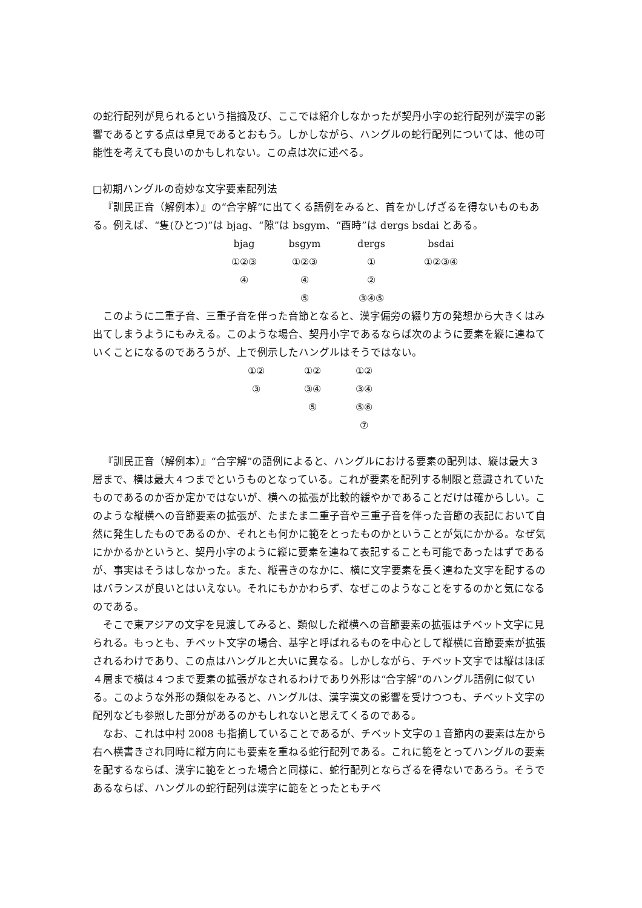の蛇行配列が見られるという指摘及び、ここでは紹介しなかったが契丹小字の蛇行配列が漢字の影響であるとする点は卓見であるとおもう。しかしながら、ハングルの蛇行配列については、他の可能性を考えても良いのかもしれない。この点は次に述べる。
□初期ハングルの奇妙な文字要素配列法
『訓民正音（解例本）』の“合字解”に出てくる語例をみると、首をかしげざるを得ないものもある。例えば、“隻(ひとつ)”は bjag、“隙”は bsgym、“酉時”は dɐrgs bsdai とある。
| bjag | bsgym | dɐrgs | bsdai |
| ①②③ | ①②③ | ① | ①②③④ |
| ④ | ④ | ② | |
| | ⑤ | ③④⑤ | |
このように二重子音、三重子音を伴った音節となると、漢字偏旁の綴り方の発想から大きくはみ出てしまうようにもみえる。このような場合、契丹小字であるならば次のように要素を縦に連ねていくことになるのであろうが、上で例示したハングルはそうではない。
| ①② | ①② | ①② |
| ③ | ③④ | ③④ |
| | ⑤ | ⑤⑥ |
| | | ⑦ |
『訓民正音（解例本）』“合字解”の語例によると、ハングルにおける要素の配列は、縦は最大３層まで、横は最大４つまでというものとなっている。これが要素を配列する制限と意識されていたものであるのか否か定かではないが、横への拡張が比較的緩やかであることだけは確からしい。このような縦横への音節要素の拡張が、たまたま二重子音や三重子音を伴った音節の表記において自然に発生したものであるのか、それとも何かに範をとったものかということが気にかかる。なぜ気にかかるかというと、契丹小字のように縦に要素を連ねて表記することも可能であったはずであるが、事実はそうはしなかった。また、縦書きのなかに、横に文字要素を長く連ねた文字を配するのはバランスが良いとはいえない。それにもかかわらず、なぜこのようなことをするのかと気になるのである。
そこで東アジアの文字を見渡してみると、類似した縦横への音節要素の拡張はチベット文字に見られる。もっとも、チベット文字の場合、基字と呼ばれるものを中心として縦横に音節要素が拡張されるわけであり、この点はハングルと大いに異なる。しかしながら、チベット文字では縦はほぼ４層まで横は４つまで要素の拡張がなされるわけであり外形は“合字解”のハングル語例に似ている。このような外形の類似をみると、ハングルは、漢字漢文の影響を受けつつも、チベット文字の配列なども参照した部分があるのかもしれないと思えてくるのである。
なお、これは中村 2008 も指摘していることであるが、チベット文字の１音節内の要素は左から右へ横書きされ同時に縦方向にも要素を重ねる蛇行配列である。これに範をとってハングルの要素を配するならば、漢字に範をとった場合と同様に、蛇行配列とならざるを得ないであろう。そうであるならば、ハングルの蛇行配列は漢字に範をとったともチベ